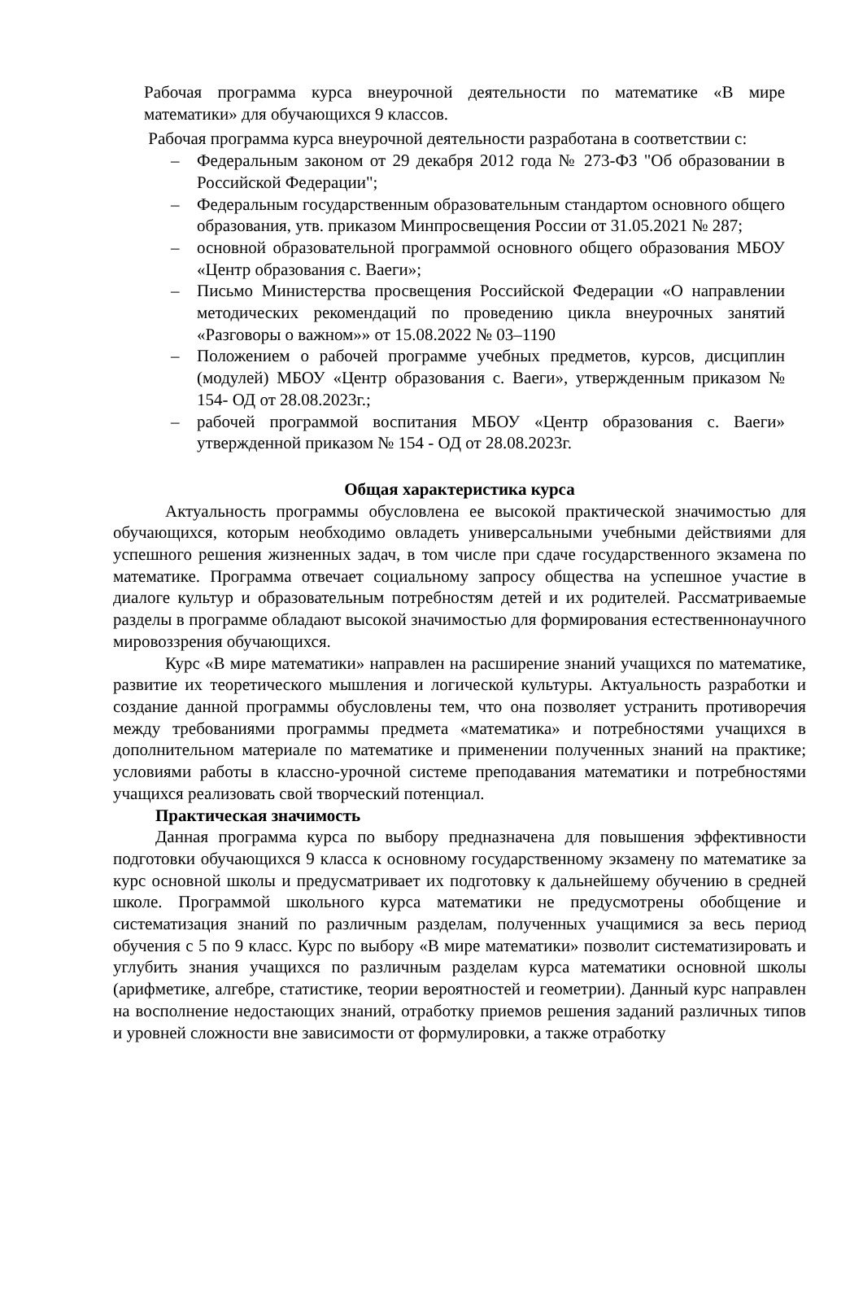Рабочая программа курса внеурочной деятельности по математике «В мире математики» для обучающихся 9 классов.
Рабочая программа курса внеурочной деятельности разработана в соответствии с:
– Федеральным законом от 29 декабря 2012 года № 273-ФЗ "Об образовании в Российской Федерации";
– Федеральным государственным образовательным стандартом основного общего образования, утв. приказом Минпросвещения России от 31.05.2021 № 287;
– основной образовательной программой основного общего образования МБОУ «Центр образования с. Ваеги»;
– Письмо Министерства просвещения Российской Федерации «О направлении методических рекомендаций по проведению цикла внеурочных занятий «Разговоры о важном»» от 15.08.2022 № 03–1190
– Положением о рабочей программе учебных предметов, курсов, дисциплин (модулей) МБОУ «Центр образования с. Ваеги», утвержденным приказом № 154- ОД от 28.08.2023г.;
– рабочей программой воспитания МБОУ «Центр образования с. Ваеги» утвержденной приказом № 154 - ОД от 28.08.2023г.
Общая характеристика курса
Актуальность программы обусловлена ее высокой практической значимостью для обучающихся, которым необходимо овладеть универсальными учебными действиями для успешного решения жизненных задач, в том числе при сдаче государственного экзамена по математике. Программа отвечает социальному запросу общества на успешное участие в диалоге культур и образовательным потребностям детей и их родителей. Рассматриваемые разделы в программе обладают высокой значимостью для формирования естественнонаучного мировоззрения обучающихся.
Курс «В мире математики» направлен на расширение знаний учащихся по математике, развитие их теоретического мышления и логической культуры. Актуальность разработки и создание данной программы обусловлены тем, что она позволяет устранить противоречия между требованиями программы предмета «математика» и потребностями учащихся в дополнительном материале по математике и применении полученных знаний на практике; условиями работы в классно-урочной системе преподавания математики и потребностями учащихся реализовать свой творческий потенциал.
Практическая значимость
Данная программа курса по выбору предназначена для повышения эффективности подготовки обучающихся 9 класса к основному государственному экзамену по математике за курс основной школы и предусматривает их подготовку к дальнейшему обучению в средней школе. Программой школьного курса математики не предусмотрены обобщение и систематизация знаний по различным разделам, полученных учащимися за весь период обучения с 5 по 9 класс. Курс по выбору «В мире математики» позволит систематизировать и углубить знания учащихся по различным разделам курса математики основной школы (арифметике, алгебре, статистике, теории вероятностей и геометрии). Данный курс направлен на восполнение недостающих знаний, отработку приемов решения заданий различных типов и уровней сложности вне зависимости от формулировки, а также отработку